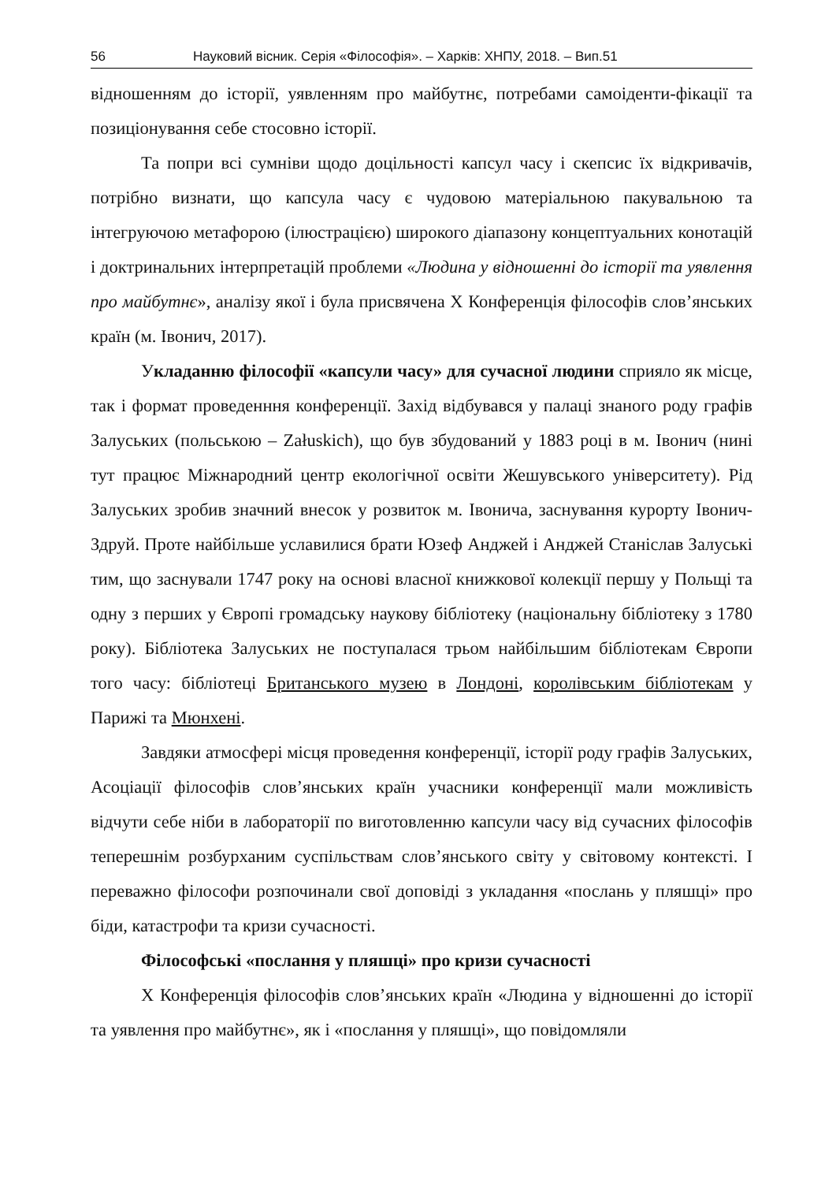56 Науковий вісник. Серія «Філософія». – Харків: ХНПУ, 2018. – Вип.51
відношенням до історії, уявленням про майбутнє, потребами самоіденти-фікації та позиціонування себе стосовно історії.
Та попри всі сумніви щодо доцільності капсул часу і скепсис їх відкривачів, потрібно визнати, що капсула часу є чудовою матеріальною пакувальною та інтегруючою метафорою (ілюстрацією) широкого діапазону концептуальних конотацій і доктринальних інтерпретацій проблеми «Людина у відношенні до історії та уявлення про майбутнє», аналізу якої і була присвячена Х Конференція філософів слов’янських країн (м. Івонич, 2017).
Укладанню філософії «капсули часу» для сучасної людини сприяло як місце, так і формат проведенння конференції. Захід відбувався у палаці знаного роду графів Залуських (польською – Załuskich), що був збудований у 1883 році в м. Івонич (нині тут працює Міжнародний центр екологічної освіти Жешувського університету). Рід Залуських зробив значний внесок у розвиток м. Івонича, заснування курорту Івонич-Здруй. Проте найбільше уславилися брати Юзеф Анджей і Анджей Станіслав Залуські тим, що заснували 1747 року на основі власної книжкової колекції першу у Польщі та одну з перших у Європі громадську наукову бібліотеку (національну бібліотеку з 1780 року). Бібліотека Залуських не поступалася трьом найбільшим бібліотекам Європи того часу: бібліотеці Британського музею в Лондоні, королівським бібліотекам у Парижі та Мюнхені.
Завдяки атмосфері місця проведення конференції, історії роду графів Залуських, Асоціації філософів слов’янських країн учасники конференції мали можливість відчути себе ніби в лабораторії по виготовленню капсули часу від сучасних філософів теперешнім розбурханим суспільствам слов’янського світу у світовому контексті. І переважно філософи розпочинали свої доповіді з укладання «послань у пляшці» про біди, катастрофи та кризи сучасності.
Філософські «послання у пляшці» про кризи сучасності
Х Конференція філософів слов’янських країн «Людина у відношенні до історії та уявлення про майбутнє», як і «послання у пляшці», що повідомляли